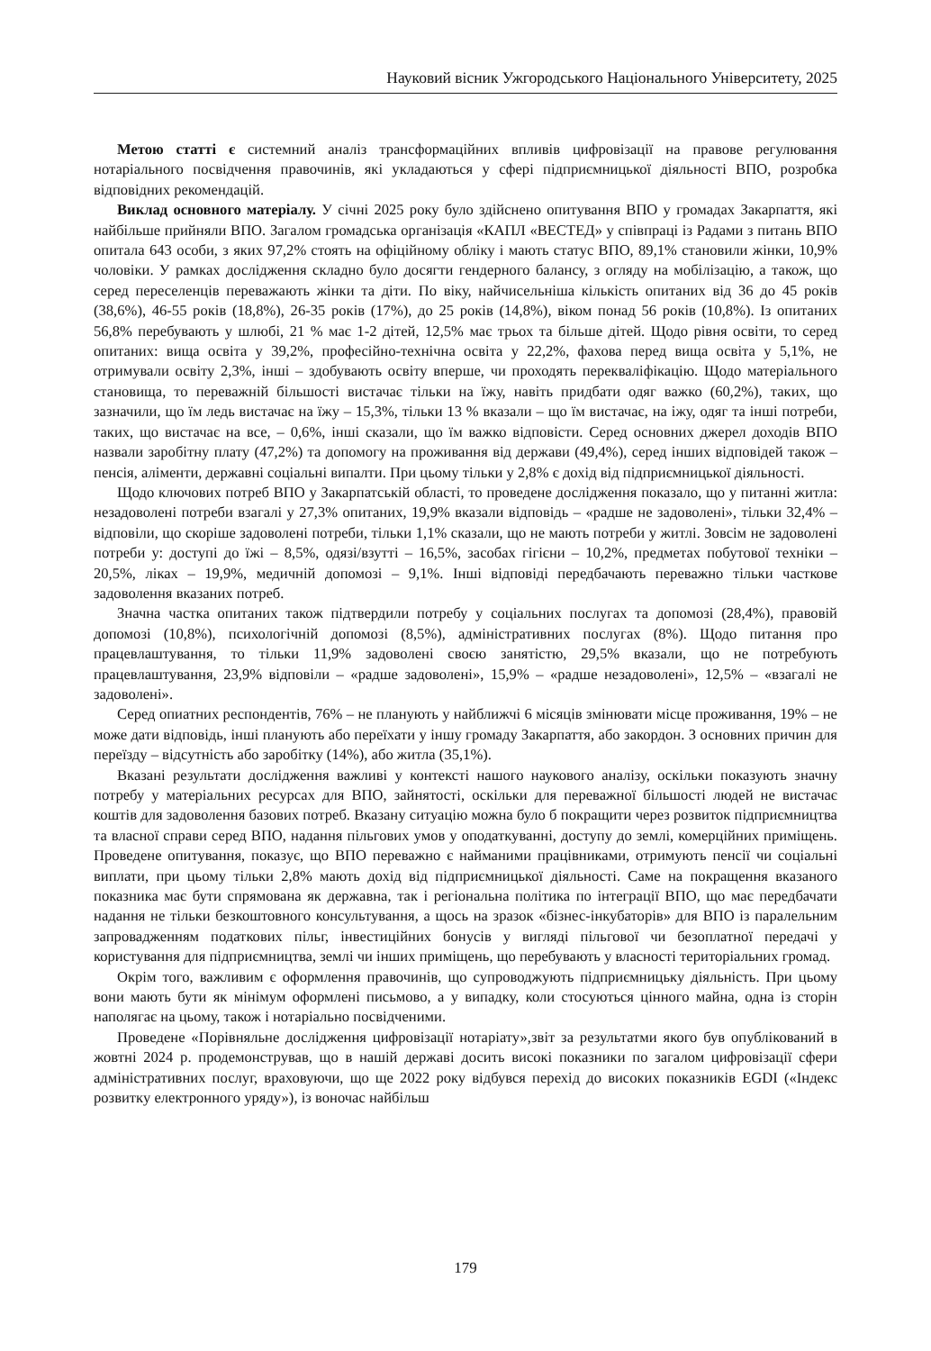Науковий вісник Ужгородського Національного Університету, 2025
Метою статті є системний аналіз трансформаційних впливів цифровізації на правове регулювання нотаріального посвідчення правочинів, які укладаються у сфері підприємницької діяльності ВПО, розробка відповідних рекомендацій.
Виклад основного матеріалу. У січні 2025 року було здійснено опитування ВПО у громадах Закарпаття, які найбільше прийняли ВПО. Загалом громадська організація «КАПЛ «ВЕСТЕД» у співпраці із Радами з питань ВПО опитала 643 особи, з яких 97,2% стоять на офіційному обліку і мають статус ВПО, 89,1% становили жінки, 10,9% чоловіки. У рамках дослідження складно було досягти гендерного балансу, з огляду на мобілізацію, а також, що серед переселенців переважають жінки та діти. По віку, найчисельніша кількість опитаних від 36 до 45 років (38,6%), 46-55 років (18,8%), 26-35 років (17%), до 25 років (14,8%), віком понад 56 років (10,8%). Із опитаних 56,8% перебувають у шлюбі, 21 % має 1-2 дітей, 12,5% має трьох та більше дітей. Щодо рівня освіти, то серед опитаних: вища освіта у 39,2%, професійно-технічна освіта у 22,2%, фахова перед вища освіта у 5,1%, не отримували освіту 2,3%, інші – здобувають освіту вперше, чи проходять перекваліфікацію. Щодо матеріального становища, то переважній більшості вистачає тільки на їжу, навіть придбати одяг важко (60,2%), таких, що зазначили, що їм ледь вистачає на їжу – 15,3%, тільки 13 % вказали – що їм вистачає, на іжу, одяг та інші потреби, таких, що вистачає на все, – 0,6%, інші сказали, що їм важко відповісти. Серед основних джерел доходів ВПО назвали заробітну плату (47,2%) та допомогу на проживання від держави (49,4%), серед інших відповідей також – пенсія, аліменти, державні соціальні випалти. При цьому тільки у 2,8% є дохід від підприємницької діяльності.
Щодо ключових потреб ВПО у Закарпатській області, то проведене дослідження показало, що у питанні житла: незадоволені потреби взагалі у 27,3% опитаних, 19,9% вказали відповідь – «радше не задоволені», тільки 32,4% – відповіли, що скоріше задоволені потреби, тільки 1,1% сказали, що не мають потреби у житлі. Зовсім не задоволені потреби у: доступі до їжі – 8,5%, одязі/взутті – 16,5%, засобах гігієни – 10,2%, предметах побутової техніки – 20,5%, ліках – 19,9%, медичній допомозі – 9,1%. Інші відповіді передбачають переважно тільки часткове задоволення вказаних потреб.
Значна частка опитаних також підтвердили потребу у соціальних послугах та допомозі (28,4%), правовій допомозі (10,8%), психологічній допомозі (8,5%), адміністративних послугах (8%). Щодо питання про працевлаштування, то тільки 11,9% задоволені своєю занятістю, 29,5% вказали, що не потребують працевлаштування, 23,9% відповіли – «радше задоволені», 15,9% – «радше незадоволені», 12,5% – «взагалі не задоволені».
Серед опиатних респондентів, 76% – не планують у найближчі 6 місяців змінювати місце проживання, 19% – не може дати відповідь, інші планують або переїхати у іншу громаду Закарпаття, або закордон. З основних причин для переїзду – відсутність або заробітку (14%), або житла (35,1%).
Вказані результати дослідження важливі у контексті нашого наукового аналізу, оскільки показують значну потребу у матеріальних ресурсах для ВПО, зайнятості, оскільки для переважної більшості людей не вистачає коштів для задоволення базових потреб. Вказану ситуацію можна було б покращити через розвиток підприємництва та власної справи серед ВПО, надання пільгових умов у оподаткуванні, доступу до землі, комерційних приміщень. Проведене опитування, показує, що ВПО переважно є найманими працівниками, отримують пенсії чи соціальні виплати, при цьому тільки 2,8% мають дохід від підприємницької діяльності. Саме на покращення вказаного показника має бути спрямована як державна, так і регіональна політика по інтеграції ВПО, що має передбачати надання не тільки безкоштовного консультування, а щось на зразок «бізнес-інкубаторів» для ВПО із паралельним запровадженням податкових пільг, інвестиційних бонусів у вигляді пільгової чи безоплатної передачі у користування для підприємництва, землі чи інших приміщень, що перебувають у власності територіальних громад.
Окрім того, важливим є оформлення правочинів, що супроводжують підприємницьку діяльність. При цьому вони мають бути як мінімум оформлені письмово, а у випадку, коли стосуються цінного майна, одна із сторін наполягає на цьому, також і нотаріально посвідченими.
Проведене «Порівняльне дослідження цифровізації нотаріату»,звіт за результатми якого був опублікований в жовтні 2024 р. продемонстрував, що в нашій державі досить високі показники по загалом цифровізації сфери адміністративних послуг, враховуючи, що ще 2022 року відбувся перехід до високих показників EGDI («Індекс розвитку електронного уряду»), із воночас найбільш
179